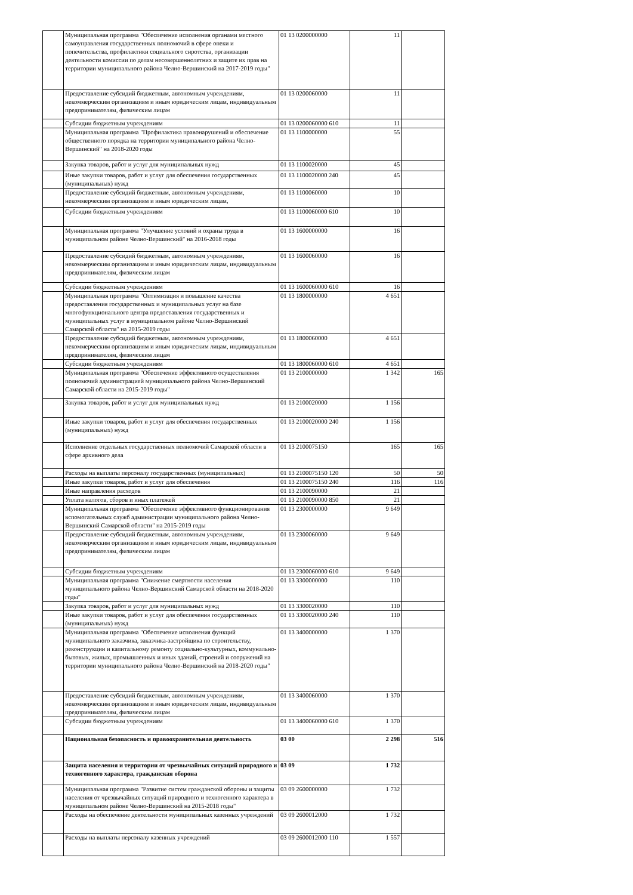| | Муниципальная программа "Обеспечение исполнения органами местного самоуправления государственных полномочий в сфере опеки и попечительства, профилактики социального сиротства, организации деятельности комиссии по делам несовершеннолетних и защите их прав на территории муниципального района Челно-Вершинский на 2017-2019 годы" | 01 13 0200000000 | 11 | |
| | Предоставление субсидий бюджетным, автономным учреждениям, некоммерческим организациям и иным юридическим лицам, индивидуальным предпринимателям, физическим лицам | 01 13 0200060000 | 11 | |
| | Субсидии бюджетным учреждениям | 01 13 0200060000 610 | 11 | |
| | Муниципальная программа "Профилактика правонарушений и обеспечение общественного порядка на территории муниципального района Челно-Вершинский" на 2018-2020 годы | 01 13 1100000000 | 55 | |
| | Закупка товаров, работ и услуг для муниципальных нужд | 01 13 1100020000 | 45 | |
| | Иные закупки товаров, работ и услуг для обеспечения государственных (муниципальных) нужд | 01 13 1100020000 240 | 45 | |
| | Предоставление субсидий бюджетным, автономным учреждениям, некоммерческим организациям и иным юридическим лицам, | 01 13 1100060000 | 10 | |
| | Субсидии бюджетным учреждениям | 01 13 1100060000 610 | 10 | |
| | Муниципальная программа "Улучшение условий и охраны труда в муниципальном районе Челно-Вершинский" на 2016-2018 годы | 01 13 1600000000 | 16 | |
| | Предоставление субсидий бюджетным, автономным учреждениям, некоммерческим организациям и иным юридическим лицам, индивидуальным предпринимателям, физическим лицам | 01 13 1600060000 | 16 | |
| | Субсидии бюджетным учреждениям | 01 13 1600060000 610 | 16 | |
| | Муниципальная программа "Оптимизация и повышение качества предоставления государственных и муниципальных услуг на базе многофункционального центра предоставления государственных и муниципальных услуг в муниципальном районе Челно-Вершинский Самарской области" на 2015-2019 годы | 01 13 1800000000 | 4 651 | |
| | Предоставление субсидий бюджетным, автономным учреждениям, некоммерческим организациям и иным юридическим лицам, индивидуальным предпринимателям, физическим лицам | 01 13 1800060000 | 4 651 | |
| | Субсидии бюджетным учреждениям | 01 13 1800060000 610 | 4 651 | |
| | Муниципальная программа "Обеспечение эффективного осуществления полномочий администрацией муниципального района Челно-Вершинский Самарской области на 2015-2019 годы" | 01 13 2100000000 | 1 342 | 165 |
| | Закупка товаров, работ и услуг для муниципальных нужд | 01 13 2100020000 | 1 156 | |
| | Иные закупки товаров, работ и услуг для обеспечения государственных (муниципальных) нужд | 01 13 2100020000 240 | 1 156 | |
| | Исполнение отдельных государственных полномочий Самарской области в сфере архивного дела | 01 13 2100075150 | 165 | 165 |
| | Расходы на выплаты персоналу государственных (муниципальных) | 01 13 2100075150 120 | 50 | 50 |
| | Иные закупки товаров, работ и услуг для обеспечения | 01 13 2100075150 240 | 116 | 116 |
| | Иные направления расходов | 01 13 2100090000 | 21 | |
| | Уплата налогов, сборов и иных платежей | 01 13 2100090000 850 | 21 | |
| | Муниципальная программа "Обеспечение эффективного функционирования вспомогательных служб администрации муниципального района Челно-Вершинский Самарской области" на 2015-2019 годы | 01 13 2300000000 | 9 649 | |
| | Предоставление субсидий бюджетным, автономным учреждениям, некоммерческим организациям и иным юридическим лицам, индивидуальным предпринимателям, физическим лицам | 01 13 2300060000 | 9 649 | |
| | Субсидии бюджетным учреждениям | 01 13 2300060000 610 | 9 649 | |
| | Муниципальная программа "Снижение смертности населения муниципального района Челно-Вершинский Самарской области на 2018-2020 годы" | 01 13 3300000000 | 110 | |
| | Закупка товаров, работ и услуг для муниципальных нужд | 01 13 3300020000 | 110 | |
| | Иные закупки товаров, работ и услуг для обеспечения государственных (муниципальных) нужд | 01 13 3300020000 240 | 110 | |
| | Муниципальная программа "Обеспечение исполнения функций муниципального заказчика, заказчика-застройщика по строительству, реконструкции и капитальному ремонту социально-культурных, коммунально-бытовых, жилых, промышленных и иных зданий, строений и сооружений на территории муниципального района Челно-Вершинский на 2018-2020 годы" | 01 13 3400000000 | 1 370 | |
| | Предоставление субсидий бюджетным, автономным учреждениям, некоммерческим организациям и иным юридическим лицам, индивидуальным предпринимателям, физическим лицам | 01 13 3400060000 | 1 370 | |
| | Субсидии бюджетным учреждениям | 01 13 3400060000 610 | 1 370 | |
| | Национальная безопасность и правоохранительная деятельность | 03 00 | 2 298 | 516 |
| | Защита населения и территории от чрезвычайных ситуаций природного и техногенного характера, гражданская оборона | 03 09 | 1 732 | |
| | Муниципальная программа "Развитие систем гражданской обороны и защиты населения от чрезвычайных ситуаций природного и техногенного характера в муниципальном районе Челно-Вершинский на 2015-2018 годы" | 03 09 2600000000 | 1 732 | |
| | Расходы на обеспечение деятельности муниципальных казенных учреждений | 03 09 2600012000 | 1 732 | |
| | Расходы на выплаты персоналу казенных учреждений | 03 09 2600012000 110 | 1 557 | |